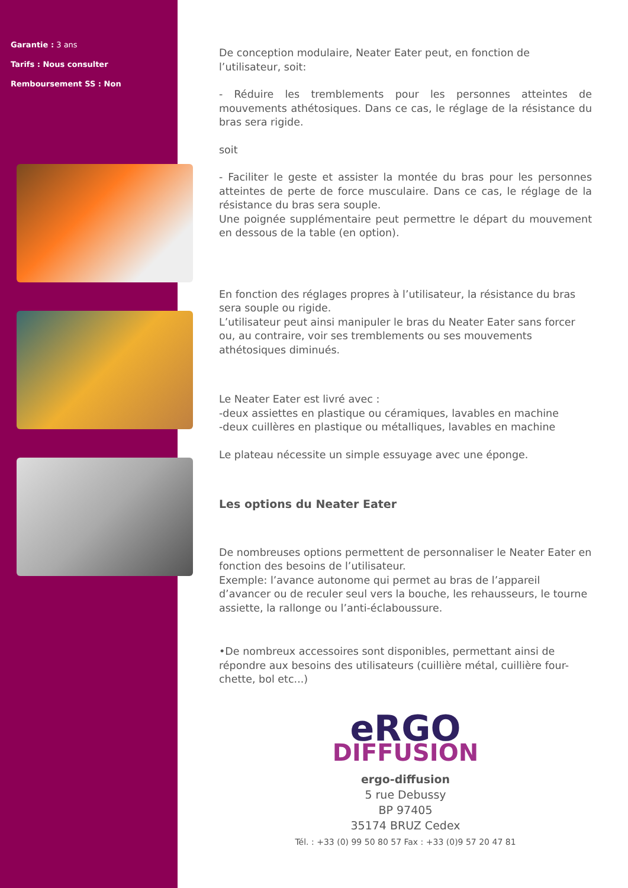Garantie : 3 ans
Tarifs : Nous consulter
Remboursement SS : Non
De conception modulaire, Neater Eater peut, en fonction de l’utilisateur, soit:
- Réduire les tremblements pour les personnes atteintes de mouvements athétosiques. Dans ce cas, le réglage de la résistance du bras sera rigide.
soit
- Faciliter le geste et assister la montée du bras pour les personnes atteintes de perte de force musculaire. Dans ce cas, le réglage de la résistance du bras sera souple.
Une poignée supplémentaire peut permettre le départ du mouvement en dessous de la table (en option).
En fonction des réglages propres à l’utilisateur, la résistance du bras sera souple ou rigide.
L’utilisateur peut ainsi manipuler le bras du Neater Eater sans forcer ou, au contraire, voir ses tremblements ou ses mouvements athétosiques diminués.
Le Neater Eater est livré avec :
-deux assiettes en plastique ou céramiques, lavables en machine
-deux cuillères en plastique ou métalliques, lavables en machine
Le plateau nécessite un simple essuyage avec une éponge.
Les options du Neater Eater
De nombreuses options permettent de personnaliser le Neater Eater en fonction des besoins de l’utilisateur.
Exemple: l’avance autonome qui permet au bras de l’appareil d’avancer ou de reculer seul vers la bouche, les rehausseurs, le tourne assiette, la rallonge ou l’anti-éclaboussure.
•De nombreux accessoires sont disponibles, permettant ainsi de répondre aux besoins des utilisateurs (cuillière métal, cuillière four-chette, bol etc...)
eRGO
DIFFUSION
ergo-diffusion
5 rue Debussy
BP 97405
35174 BRUZ Cedex
Tél. : +33 (0) 99 50 80 57 Fax : +33 (0)9 57 20 47 81